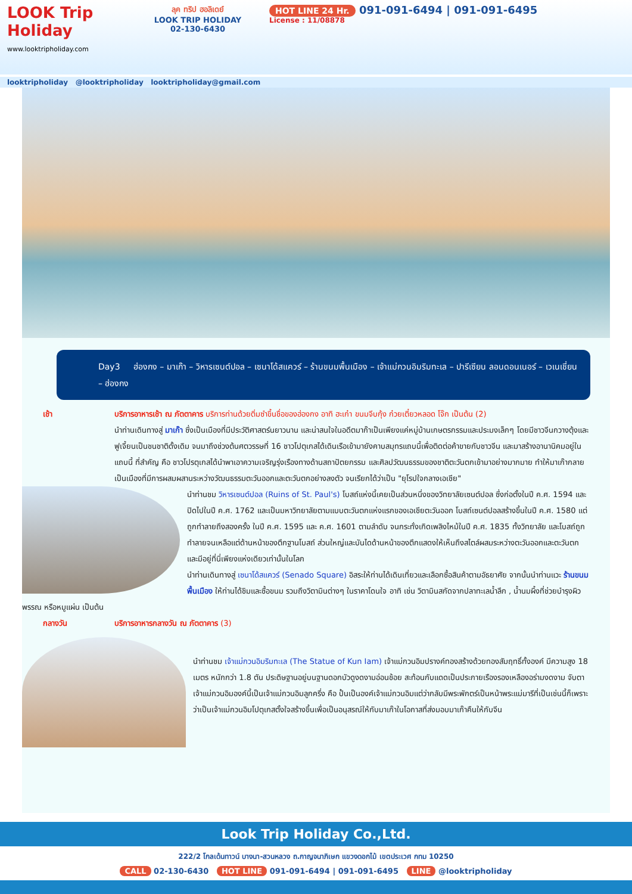LOOK Trip Holiday
www.looktripholiday.com
ลุค ทริป ฮอลิเดย์
LOOK TRIP HOLIDAY
02-130-6430
HOT LINE 24 Hr. 091-091-6494 | 091-091-6495
License : 11/08878
looktripholiday @looktripholiday looktripholiday@gmail.com
Day3 ฮ่องกง – มาเก๊า – วิหารเซนต์ปอล – เซนาโด้สแควร์ – ร้านขนมพื้นเมือง – เจ้าแม่กวนอิมริมทะเล – ปารีเซียน ลอนดอนเนอร์ – เวเนเชี่ยน – ฮ่องกง
เช้า บริการอาหารเช้า ณ ภัตตาคาร บริการท่านด้วยติ่มซำขึ้นชื่อของฮ่องกง อาทิ ฮะเก๋า ขนมจีบกุ้ง ก๋วยเตี๋ยวหลอด โจ๊ก เป็นต้น (2)
นำท่านเดินทางสู่ มาเก๊า ซึ่งเป็นเมืองที่มีประวัติศาสตร์นยาวนาน และน่าสนใจในอดีตมาก๊าเป็นเพียงแค่หมู่บ้านเกษตรกรรมและประมงเล็กๆ โดยมีชาวจีนกวางตุ้งและฟูเจี้ยนเป็นชนชาติดั้งเดิม จนมาถึงช่วงต้นศตวรรษที่ 16 ชาวโปตุเกสได้เดินเรือเข้ามายังคาบสมุทรแถบนี้เพื่อติดต่อค้าขายกับชาวจีน และมาสร้างอานานิคมอยู่ในแถบนี้ ที่สำคัญ คือ ชาวโปรตุเกสได้นำพาเอาความเจริญรุ่งเรืองทางด้านสถาปัตยกรรม และศิลปวัฒนธรรมของชาติตะวันตกเข้ามาอย่างมากมาย ทำให้มาเก๊ากลายเป็นเมืองที่มีการผสมผสานระหว่างวัฒนธรรมตะวันออกและตะวันตกอย่างลงตัว จนเรียกได้ว่าเป็น "ยุโรปใจกลางเอเชีย"
นำท่านชม วิหารเซนต์ปอล (Ruins of St. Paul's) โบสถ์แห่งนี้เคยเป็นส่วนหนึ่งของวิทยาลัยเซนต์ปอล ซึ่งก่อตั้งในปี ค.ศ. 1594 และปิดไปในปี ค.ศ. 1762 และเป็นมหาวิทยาลัยตามแบบตะวันตกแห่งแรกของเอเชียตะวันออก โบสถ์เซนต์ปอลสร้างขึ้นในปี ค.ศ. 1580 แต่ถูกทำลายถึงสองครั้ง ในปี ค.ศ. 1595 และ ค.ศ. 1601 ตามลำดับ จนกระทั่งเกิดเพลิงไหม้ในปี ค.ศ. 1835 ทั้งวิทยาลัย และโบสถ์ถูกทำลายจนเหลือแต่ด้านหน้าของตึกฐานโบสถ์ ส่วนใหญ่และบันไดด้านหน้าของตึกแสดงให้เห็นถึงสไตล์ผสมระหว่างตะวันออกและตะวันตกและมีอยู่ที่นี่เพียงแห่งเดียวเท่านั้นในโลก
นำท่านเดินทางสู่ เซนาโด้สแควร์ (Senado Square) อิสระให้ท่านได้เดินเที่ยวและเลือกซื้อสินค้าตามอัธยาศัย จากนั้นนำท่านแวะ ร้านขนมพื้นเมือง ให้ท่านได้ชิมและซื้อขนม รวมถึงวิตามินต่างๆ ในราคาโดนใจ อาทิ เช่น วิตามินสกัดจากปลาทะเลน้ำลึก , น้ำนมผึ้งที่ช่วยบำรุงผิวพรรณ หรือหมูแผ่น เป็นต้น
กลางวัน บริการอาหารกลางวัน ณ ภัตตาคาร (3)
นำท่านชม เจ้าแม่กวนอิมริมทะเล (The Statue of Kun Iam) เจ้าแม่กวนอิมปรางค์ทองสร้างด้วยทองสัมฤทธิ์ทั้งองค์ มีความสูง 18 เมตร หนักกว่า 1.8 ตัน ประดิษฐานอยู่บนฐานดอกบัวดูงดงามอ่อนช้อย สะท้อนกับแดดเป็นประกายเรืองรองเหลืองอร่ามงดงาม จับตา เจ้าแม่กวนอิมองค์นี้เป็นเจ้าแม่กวนอิมลูกครึ่ง คือ ปั้นเป็นองค์เจ้าแม่กวนอิมแต่ว่ากลับมีพระพักตร์เป็นหน้าพระแม่มารีที่เป็นเช่นนี้ก็เพราะว่าเป็นเจ้าแม่กวนอิมโปตุเกสตั้งใจสร้างขึ้นเพื่อเป็นอนุสรณ์ให้กับมาเก๊าในโอกาสที่ส่งมอบมาเก๊าคืนให้กับจีน
Look Trip Holiday Co.,Ltd.
222/2 โกลเด้นทาวน์ บางนา-สวนหลวง ถ.กาญจนาภิเษก แขวงดอกไม้ เขตประเวศ กทม 10250
CALL 02-130-6430 HOT LINE 091-091-6494 | 091-091-6495 LINE @looktripholiday